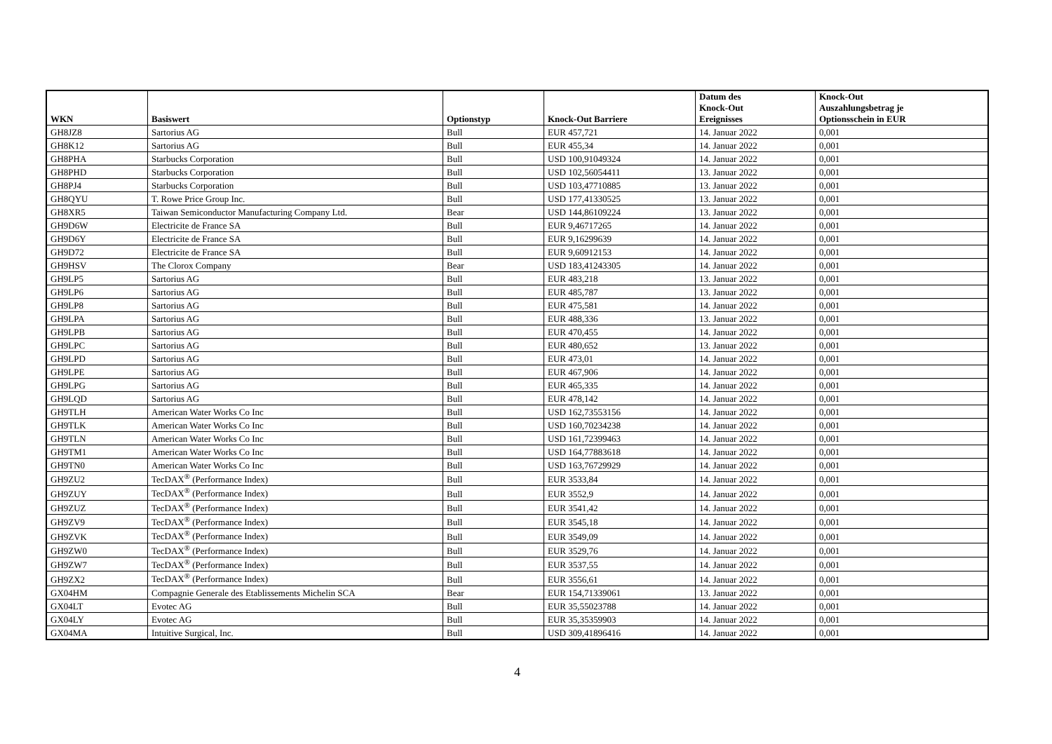| WKN | Basiswert | Optionstyp | Knock-Out Barriere | Datum des Knock-Out Ereignisses | Knock-Out Auszahlungsbetrag je Optionsschein in EUR |
| --- | --- | --- | --- | --- | --- |
| GH8JZ8 | Sartorius AG | Bull | EUR 457,721 | 14. Januar 2022 | 0,001 |
| GH8K12 | Sartorius AG | Bull | EUR 455,34 | 14. Januar 2022 | 0,001 |
| GH8PHA | Starbucks Corporation | Bull | USD 100,91049324 | 14. Januar 2022 | 0,001 |
| GH8PHD | Starbucks Corporation | Bull | USD 102,56054411 | 13. Januar 2022 | 0,001 |
| GH8PJ4 | Starbucks Corporation | Bull | USD 103,47710885 | 13. Januar 2022 | 0,001 |
| GH8QYU | T. Rowe Price Group Inc. | Bull | USD 177,41330525 | 13. Januar 2022 | 0,001 |
| GH8XR5 | Taiwan Semiconductor Manufacturing Company Ltd. | Bear | USD 144,86109224 | 13. Januar 2022 | 0,001 |
| GH9D6W | Electricite de France SA | Bull | EUR 9,46717265 | 14. Januar 2022 | 0,001 |
| GH9D6Y | Electricite de France SA | Bull | EUR 9,16299639 | 14. Januar 2022 | 0,001 |
| GH9D72 | Electricite de France SA | Bull | EUR 9,60912153 | 14. Januar 2022 | 0,001 |
| GH9HSV | The Clorox Company | Bear | USD 183,41243305 | 14. Januar 2022 | 0,001 |
| GH9LP5 | Sartorius AG | Bull | EUR 483,218 | 13. Januar 2022 | 0,001 |
| GH9LP6 | Sartorius AG | Bull | EUR 485,787 | 13. Januar 2022 | 0,001 |
| GH9LP8 | Sartorius AG | Bull | EUR 475,581 | 14. Januar 2022 | 0,001 |
| GH9LPA | Sartorius AG | Bull | EUR 488,336 | 13. Januar 2022 | 0,001 |
| GH9LPB | Sartorius AG | Bull | EUR 470,455 | 14. Januar 2022 | 0,001 |
| GH9LPC | Sartorius AG | Bull | EUR 480,652 | 13. Januar 2022 | 0,001 |
| GH9LPD | Sartorius AG | Bull | EUR 473,01 | 14. Januar 2022 | 0,001 |
| GH9LPE | Sartorius AG | Bull | EUR 467,906 | 14. Januar 2022 | 0,001 |
| GH9LPG | Sartorius AG | Bull | EUR 465,335 | 14. Januar 2022 | 0,001 |
| GH9LQD | Sartorius AG | Bull | EUR 478,142 | 14. Januar 2022 | 0,001 |
| GH9TLH | American Water Works Co Inc | Bull | USD 162,73553156 | 14. Januar 2022 | 0,001 |
| GH9TLK | American Water Works Co Inc | Bull | USD 160,70234238 | 14. Januar 2022 | 0,001 |
| GH9TLN | American Water Works Co Inc | Bull | USD 161,72399463 | 14. Januar 2022 | 0,001 |
| GH9TM1 | American Water Works Co Inc | Bull | USD 164,77883618 | 14. Januar 2022 | 0,001 |
| GH9TN0 | American Water Works Co Inc | Bull | USD 163,76729929 | 14. Januar 2022 | 0,001 |
| GH9ZU2 | TecDAX<sup>®</sup> (Performance Index) | Bull | EUR 3533,84 | 14. Januar 2022 | 0,001 |
| GH9ZUY | TecDAX<sup>®</sup> (Performance Index) | Bull | EUR 3552,9 | 14. Januar 2022 | 0,001 |
| GH9ZUZ | TecDAX<sup>®</sup> (Performance Index) | Bull | EUR 3541,42 | 14. Januar 2022 | 0,001 |
| GH9ZV9 | TecDAX<sup>®</sup> (Performance Index) | Bull | EUR 3545,18 | 14. Januar 2022 | 0,001 |
| GH9ZVK | TecDAX<sup>®</sup> (Performance Index) | Bull | EUR 3549,09 | 14. Januar 2022 | 0,001 |
| GH9ZW0 | TecDAX<sup>®</sup> (Performance Index) | Bull | EUR 3529,76 | 14. Januar 2022 | 0,001 |
| GH9ZW7 | TecDAX<sup>®</sup> (Performance Index) | Bull | EUR 3537,55 | 14. Januar 2022 | 0,001 |
| GH9ZX2 | TecDAX<sup>®</sup> (Performance Index) | Bull | EUR 3556,61 | 14. Januar 2022 | 0,001 |
| GX04HM | Compagnie Generale des Etablissements Michelin SCA | Bear | EUR 154,71339061 | 13. Januar 2022 | 0,001 |
| GX04LT | Evotec AG | Bull | EUR 35,55023788 | 14. Januar 2022 | 0,001 |
| GX04LY | Evotec AG | Bull | EUR 35,35359903 | 14. Januar 2022 | 0,001 |
| GX04MA | Intuitive Surgical, Inc. | Bull | USD 309,41896416 | 14. Januar 2022 | 0,001 |
4